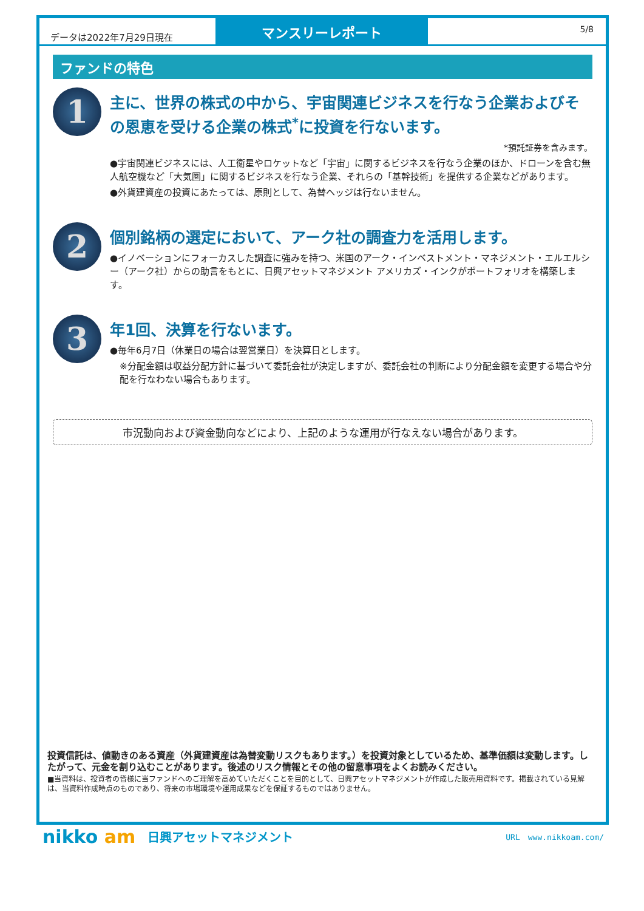データは2022年7月29日現在
マンスリーレポート
5/8
ファンドの特色
1
主に、世界の株式の中から、宇宙関連ビジネスを行なう企業およびその恩恵を受ける企業の株式<sup>*</sup>に投資を行ないます。
*預託証券を含みます。
●宇宙関連ビジネスには、人工衛星やロケットなど「宇宙」に関するビジネスを行なう企業のほか、ドローンを含む無人航空機など「大気圏」に関するビジネスを行なう企業、それらの「基幹技術」を提供する企業などがあります。
●外貨建資産の投資にあたっては、原則として、為替ヘッジは行ないません。
2
個別銘柄の選定において、アーク社の調査力を活用します。
●イノベーションにフォーカスした調査に強みを持つ、米国のアーク・インベストメント・マネジメント・エルエルシー（アーク社）からの助言をもとに、日興アセットマネジメント アメリカズ・インクがポートフォリオを構築します。
3
年1回、決算を行ないます。
●毎年6月7日（休業日の場合は翌営業日）を決算日とします。
※分配金額は収益分配方針に基づいて委託会社が決定しますが、委託会社の判断により分配金額を変更する場合や分配を行なわない場合もあります。
市況動向および資金動向などにより、上記のような運用が行なえない場合があります。
投資信託は、値動きのある資産（外貨建資産は為替変動リスクもあります。）を投資対象としているため、基準価額は変動します。したがって、元金を割り込むことがあります。後述のリスク情報とその他の留意事項をよくお読みください。
■当資料は、投資者の皆様に当ファンドへのご理解を高めていただくことを目的として、日興アセットマネジメントが作成した販売用資料です。掲載されている見解は、当資料作成時点のものであり、将来の市場環境や運用成果などを保証するものではありません。
nikko am 日興アセットマネジメント URL　www.nikkoam.com/